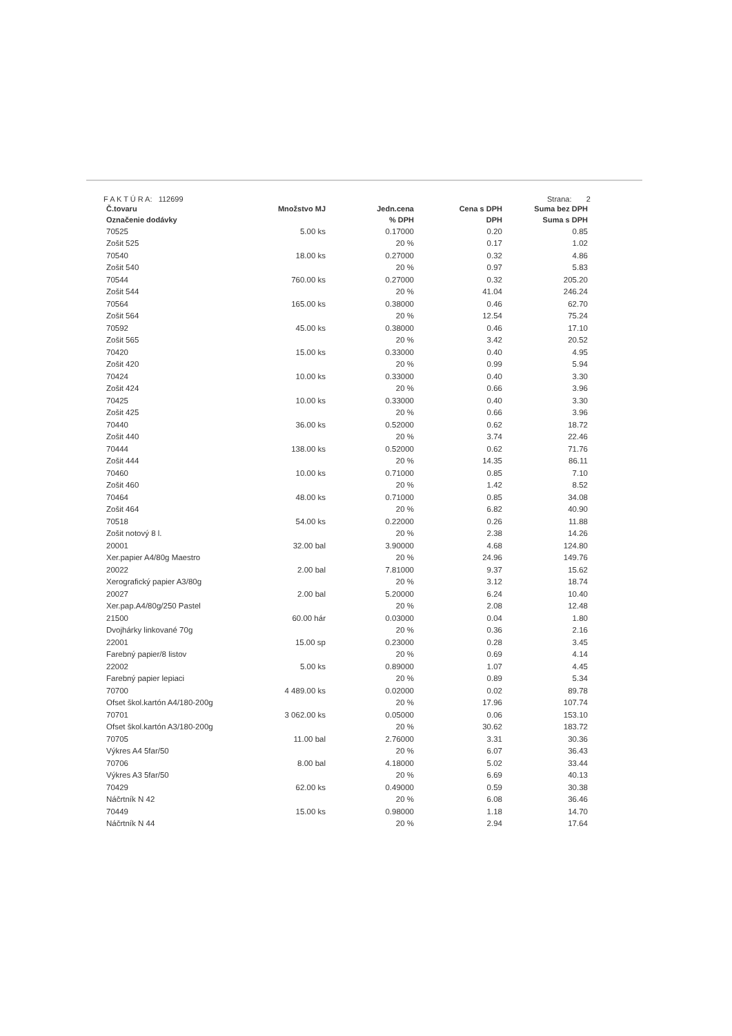F A K T Ú R A: 112699 Strana: 2
| Č.tovaru | Množstvo MJ | Jedn.cena | Cena s DPH | Suma bez DPH |
| --- | --- | --- | --- | --- |
| Označenie dodávky | | % DPH | DPH | Suma s DPH |
| 70525 | 5.00 ks | 0.17000 | 0.20 | 0.85 |
| Zošit 525 | | 20 % | 0.17 | 1.02 |
| 70540 | 18.00 ks | 0.27000 | 0.32 | 4.86 |
| Zošit 540 | | 20 % | 0.97 | 5.83 |
| 70544 | 760.00 ks | 0.27000 | 0.32 | 205.20 |
| Zošit 544 | | 20 % | 41.04 | 246.24 |
| 70564 | 165.00 ks | 0.38000 | 0.46 | 62.70 |
| Zošit 564 | | 20 % | 12.54 | 75.24 |
| 70592 | 45.00 ks | 0.38000 | 0.46 | 17.10 |
| Zošit 565 | | 20 % | 3.42 | 20.52 |
| 70420 | 15.00 ks | 0.33000 | 0.40 | 4.95 |
| Zošit 420 | | 20 % | 0.99 | 5.94 |
| 70424 | 10.00 ks | 0.33000 | 0.40 | 3.30 |
| Zošit 424 | | 20 % | 0.66 | 3.96 |
| 70425 | 10.00 ks | 0.33000 | 0.40 | 3.30 |
| Zošit 425 | | 20 % | 0.66 | 3.96 |
| 70440 | 36.00 ks | 0.52000 | 0.62 | 18.72 |
| Zošit 440 | | 20 % | 3.74 | 22.46 |
| 70444 | 138.00 ks | 0.52000 | 0.62 | 71.76 |
| Zošit 444 | | 20 % | 14.35 | 86.11 |
| 70460 | 10.00 ks | 0.71000 | 0.85 | 7.10 |
| Zošit 460 | | 20 % | 1.42 | 8.52 |
| 70464 | 48.00 ks | 0.71000 | 0.85 | 34.08 |
| Zošit 464 | | 20 % | 6.82 | 40.90 |
| 70518 | 54.00 ks | 0.22000 | 0.26 | 11.88 |
| Zošit notový 8 l. | | 20 % | 2.38 | 14.26 |
| 20001 | 32.00 bal | 3.90000 | 4.68 | 124.80 |
| Xer.papier A4/80g Maestro | | 20 % | 24.96 | 149.76 |
| 20022 | 2.00 bal | 7.81000 | 9.37 | 15.62 |
| Xerografický papier A3/80g | | 20 % | 3.12 | 18.74 |
| 20027 | 2.00 bal | 5.20000 | 6.24 | 10.40 |
| Xer.pap.A4/80g/250 Pastel | | 20 % | 2.08 | 12.48 |
| 21500 | 60.00 hár | 0.03000 | 0.04 | 1.80 |
| Dvojhárky linkované 70g | | 20 % | 0.36 | 2.16 |
| 22001 | 15.00 sp | 0.23000 | 0.28 | 3.45 |
| Farebný papier/8 listov | | 20 % | 0.69 | 4.14 |
| 22002 | 5.00 ks | 0.89000 | 1.07 | 4.45 |
| Farebný papier lepiaci | | 20 % | 0.89 | 5.34 |
| 70700 | 4 489.00 ks | 0.02000 | 0.02 | 89.78 |
| Ofset škol.kartón A4/180-200g | | 20 % | 17.96 | 107.74 |
| 70701 | 3 062.00 ks | 0.05000 | 0.06 | 153.10 |
| Ofset škol.kartón A3/180-200g | | 20 % | 30.62 | 183.72 |
| 70705 | 11.00 bal | 2.76000 | 3.31 | 30.36 |
| Výkres A4 5far/50 | | 20 % | 6.07 | 36.43 |
| 70706 | 8.00 bal | 4.18000 | 5.02 | 33.44 |
| Výkres A3 5far/50 | | 20 % | 6.69 | 40.13 |
| 70429 | 62.00 ks | 0.49000 | 0.59 | 30.38 |
| Náčrtník N 42 | | 20 % | 6.08 | 36.46 |
| 70449 | 15.00 ks | 0.98000 | 1.18 | 14.70 |
| Náčrtník N 44 | | 20 % | 2.94 | 17.64 |